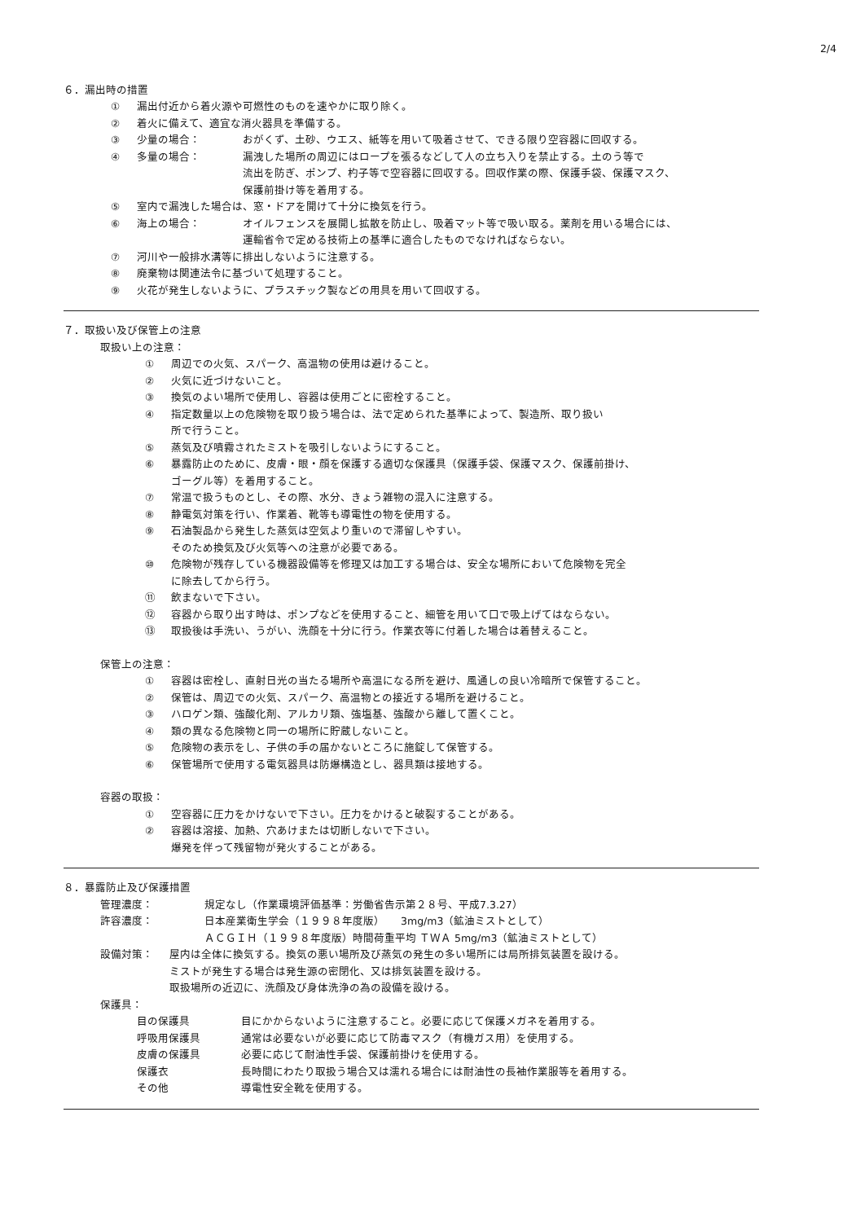2/4
６．漏出時の措置
① 漏出付近から着火源や可燃性のものを速やかに取り除く。
② 着火に備えて、適宜な消火器具を準備する。
③ 少量の場合： おがくず、土砂、ウエス、紙等を用いて吸着させて、できる限り空容器に回収する。
④ 多量の場合： 漏洩した場所の周辺にはロープを張るなどして人の立ち入りを禁止する。土のう等で
流出を防ぎ、ポンプ、杓子等で空容器に回収する。回収作業の際、保護手袋、保護マスク、
保護前掛け等を着用する。
⑤ 室内で漏洩した場合は、窓・ドアを開けて十分に換気を行う。
⑥ 海上の場合： オイルフェンスを展開し拡散を防止し、吸着マット等で吸い取る。薬剤を用いる場合には、
運輸省令で定める技術上の基準に適合したものでなければならない。
⑦ 河川や一般排水溝等に排出しないように注意する。
⑧ 廃棄物は関連法令に基づいて処理すること。
⑨ 火花が発生しないように、プラスチック製などの用具を用いて回収する。
７．取扱い及び保管上の注意
取扱い上の注意：
① 周辺での火気、スパーク、高温物の使用は避けること。
② 火気に近づけないこと。
③ 換気のよい場所で使用し、容器は使用ごとに密栓すること。
④ 指定数量以上の危険物を取り扱う場合は、法で定められた基準によって、製造所、取り扱い
所で行うこと。
⑤ 蒸気及び噴霧されたミストを吸引しないようにすること。
⑥ 暴露防止のために、皮膚・眼・顔を保護する適切な保護具（保護手袋、保護マスク、保護前掛け、
ゴーグル等）を着用すること。
⑦ 常温で扱うものとし、その際、水分、きょう雑物の混入に注意する。
⑧ 静電気対策を行い、作業着、靴等も導電性の物を使用する。
⑨ 石油製品から発生した蒸気は空気より重いので滞留しやすい。
そのため換気及び火気等への注意が必要である。
⑩ 危険物が残存している機器設備等を修理又は加工する場合は、安全な場所において危険物を完全
に除去してから行う。
⑪ 飲まないで下さい。
⑫ 容器から取り出す時は、ポンプなどを使用すること、細管を用いて口で吸上げてはならない。
⑬ 取扱後は手洗い、うがい、洗顔を十分に行う。作業衣等に付着した場合は着替えること。
保管上の注意：
① 容器は密栓し、直射日光の当たる場所や高温になる所を避け、風通しの良い冷暗所で保管すること。
② 保管は、周辺での火気、スパーク、高温物との接近する場所を避けること。
③ ハロゲン類、強酸化剤、アルカリ類、強塩基、強酸から離して置くこと。
④ 類の異なる危険物と同一の場所に貯蔵しないこと。
⑤ 危険物の表示をし、子供の手の届かないところに施錠して保管する。
⑥ 保管場所で使用する電気器具は防爆構造とし、器具類は接地する。
容器の取扱：
① 空容器に圧力をかけないで下さい。圧力をかけると破裂することがある。
② 容器は溶接、加熱、穴あけまたは切断しないで下さい。
爆発を伴って残留物が発火することがある。
８．暴露防止及び保護措置
管理濃度： 規定なし（作業環境評価基準：労働省告示第２８号、平成7.3.27）
許容濃度： 日本産業衛生学会（１９９８年度版）　　3mg/m3（鉱油ミストとして）
ＡＣＧＩＨ（１９９８年度版）時間荷重平均 ＴＷＡ 5mg/m3（鉱油ミストとして）
設備対策： 屋内は全体に換気する。換気の悪い場所及び蒸気の発生の多い場所には局所排気装置を設ける。
ミストが発生する場合は発生源の密閉化、又は排気装置を設ける。
取扱場所の近辺に、洗顔及び身体洗浄の為の設備を設ける。
保護具：
目の保護具 目にかからないように注意すること。必要に応じて保護メガネを着用する。
呼吸用保護具 通常は必要ないが必要に応じて防毒マスク（有機ガス用）を使用する。
皮膚の保護具 必要に応じて耐油性手袋、保護前掛けを使用する。
保護衣 長時間にわたり取扱う場合又は濡れる場合には耐油性の長袖作業服等を着用する。
その他 導電性安全靴を使用する。